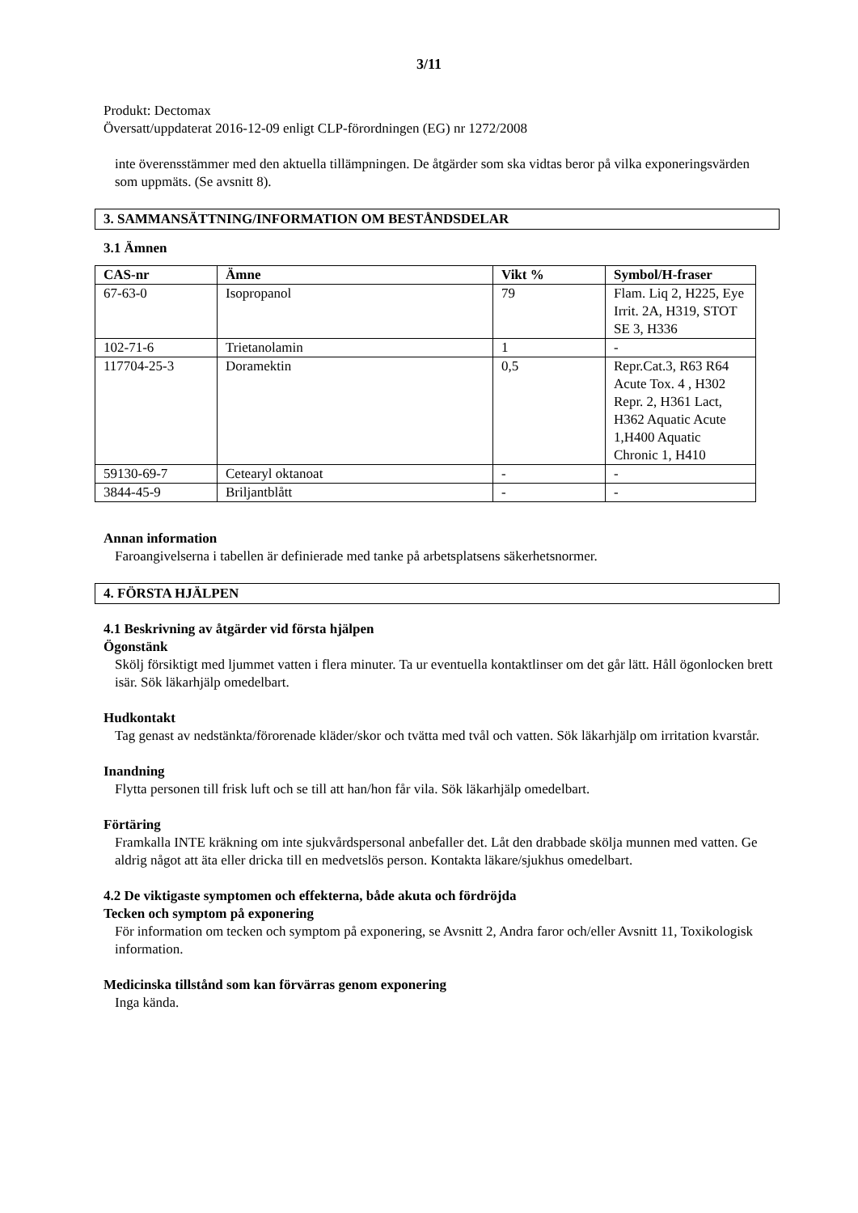3/11
Produkt: Dectomax
Översatt/uppdaterat 2016-12-09 enligt CLP-förordningen (EG) nr 1272/2008
inte överensstämmer med den aktuella tillämpningen. De åtgärder som ska vidtas beror på vilka exponeringsvärden som uppmäts. (Se avsnitt 8).
3. SAMMANSÄTTNING/INFORMATION OM BESTÅNDSDELAR
3.1 Ämnen
| CAS-nr | Ämne | Vikt % | Symbol/H-fraser |
| --- | --- | --- | --- |
| 67-63-0 | Isopropanol | 79 | Flam. Liq 2, H225, Eye Irrit. 2A, H319, STOT SE 3, H336 |
| 102-71-6 | Trietanolamin | 1 | - |
| 117704-25-3 | Doramektin | 0,5 | Repr.Cat.3, R63 R64 Acute Tox. 4 , H302 Repr. 2, H361 Lact, H362 Aquatic Acute 1,H400 Aquatic Chronic 1, H410 |
| 59130-69-7 | Cetearyl oktanoat | - | - |
| 3844-45-9 | Briljantblått | - | - |
Annan information
Faroangivelserna i tabellen är definierade med tanke på arbetsplatsens säkerhetsnormer.
4. FÖRSTA HJÄLPEN
4.1 Beskrivning av åtgärder vid första hjälpen
Ögonstänk
Skölj försiktigt med ljummet vatten i flera minuter. Ta ur eventuella kontaktlinser om det går lätt. Håll ögonlocken brett isär. Sök läkarhjälp omedelbart.
Hudkontakt
Tag genast av nedstänkta/förorenade kläder/skor och tvätta med tvål och vatten. Sök läkarhjälp om irritation kvarstår.
Inandning
Flytta personen till frisk luft och se till att han/hon får vila. Sök läkarhjälp omedelbart.
Förtäring
Framkalla INTE kräkning om inte sjukvårdspersonal anbefaller det. Låt den drabbade skölja munnen med vatten. Ge aldrig något att äta eller dricka till en medvetslös person. Kontakta läkare/sjukhus omedelbart.
4.2 De viktigaste symptomen och effekterna, både akuta och fördröjda
Tecken och symptom på exponering
För information om tecken och symptom på exponering, se Avsnitt 2, Andra faror och/eller Avsnitt 11, Toxikologisk information.
Medicinska tillstånd som kan förvärras genom exponering
Inga kända.